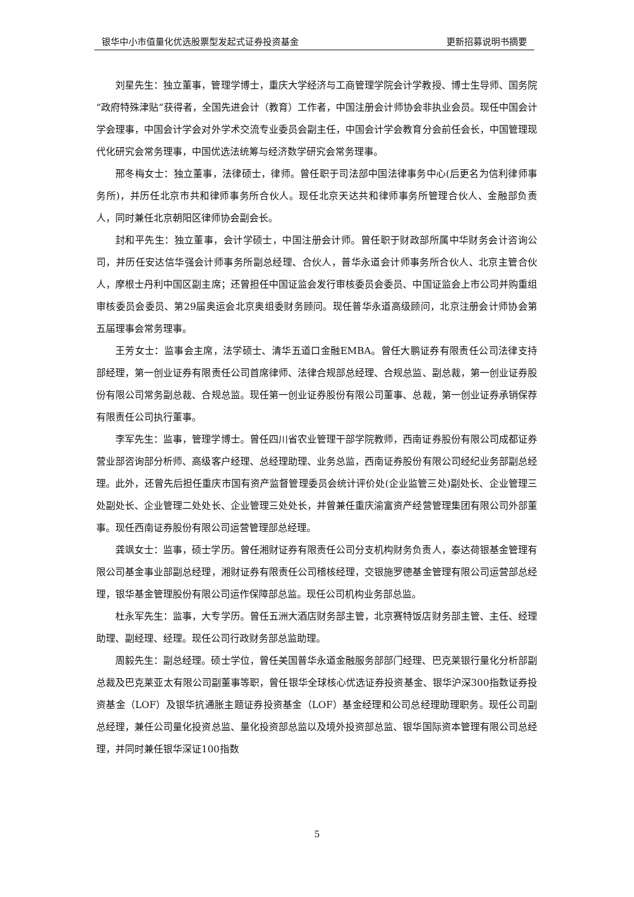银华中小市值量化优选股票型发起式证券投资基金 更新招募说明书摘要
刘星先生：独立董事，管理学博士，重庆大学经济与工商管理学院会计学教授、博士生导师、国务院“政府特殊津贴”获得者，全国先进会计（教育）工作者，中国注册会计师协会非执业会员。现任中国会计学会理事，中国会计学会对外学术交流专业委员会副主任，中国会计学会教育分会前任会长，中国管理现代化研究会常务理事，中国优选法统筹与经济数学研究会常务理事。
邢冬梅女士：独立董事，法律硕士，律师。曾任职于司法部中国法律事务中心(后更名为信利律师事务所)，并历任北京市共和律师事务所合伙人。现任北京天达共和律师事务所管理合伙人、金融部负责人，同时兼任北京朝阳区律师协会副会长。
封和平先生：独立董事，会计学硕士，中国注册会计师。曾任职于财政部所属中华财务会计咨询公司，并历任安达信华强会计师事务所副总经理、合伙人，普华永道会计师事务所合伙人、北京主管合伙人，摩根士丹利中国区副主席；还曾担任中国证监会发行审核委员会委员、中国证监会上市公司并购重组审核委员会委员、第29届奥运会北京奥组委财务顾问。现任普华永道高级顾问，北京注册会计师协会第五届理事会常务理事。
王芳女士：监事会主席，法学硕士、清华五道口金融EMBA。曾任大鹏证券有限责任公司法律支持部经理，第一创业证券有限责任公司首席律师、法律合规部总经理、合规总监、副总裁，第一创业证券股份有限公司常务副总裁、合规总监。现任第一创业证券股份有限公司董事、总裁，第一创业证券承销保荐有限责任公司执行董事。
李军先生：监事，管理学博士。曾任四川省农业管理干部学院教师，西南证券股份有限公司成都证券营业部咨询部分析师、高级客户经理、总经理助理、业务总监，西南证券股份有限公司经纪业务部副总经理。此外，还曾先后担任重庆市国有资产监督管理委员会统计评价处(企业监管三处)副处长、企业管理三处副处长、企业管理二处处长、企业管理三处处长，并曾兼任重庆渝富资产经营管理集团有限公司外部董事。现任西南证券股份有限公司运营管理部总经理。
龚飒女士：监事，硕士学历。曾任湘财证券有限责任公司分支机构财务负责人，泰达荷银基金管理有限公司基金事业部副总经理，湘财证券有限责任公司稽核经理，交银施罗德基金管理有限公司运营部总经理，银华基金管理股份有限公司运作保障部总监。现任公司机构业务部总监。
杜永军先生：监事，大专学历。曾任五洲大酒店财务部主管，北京赛特饭店财务部主管、主任、经理助理、副经理、经理。现任公司行政财务部总监助理。
周毅先生：副总经理。硕士学位，曾任美国普华永道金融服务部部门经理、巴克莱银行量化分析部副总裁及巴克莱亚太有限公司副董事等职，曾任银华全球核心优选证券投资基金、银华沪深300指数证券投资基金（LOF）及银华抗通胀主题证券投资基金（LOF）基金经理和公司总经理助理职务。现任公司副总经理，兼任公司量化投资总监、量化投资部总监以及境外投资部总监、银华国际资本管理有限公司总经理，并同时兼任银华深证100指数
5